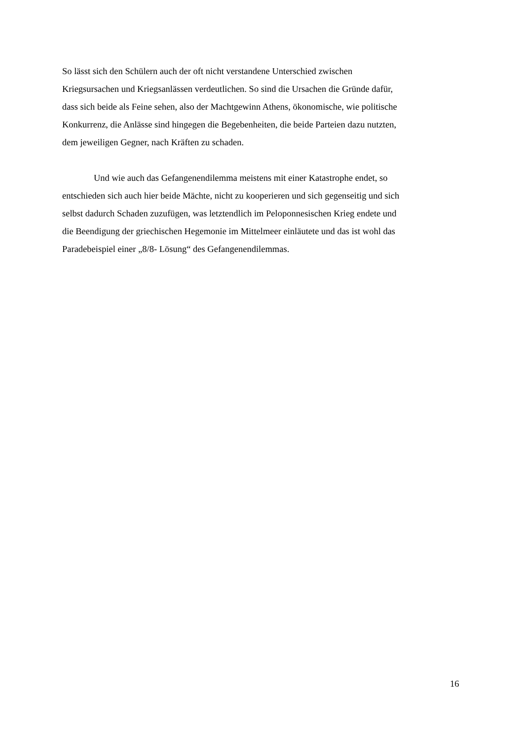So lässt sich den Schülern auch der oft nicht verstandene Unterschied zwischen
Kriegsursachen und Kriegsanlässen verdeutlichen. So sind die Ursachen die Gründe dafür,
dass sich beide als Feine sehen, also der Machtgewinn Athens, ökonomische, wie politische
Konkurrenz, die Anlässe sind hingegen die Begebenheiten, die beide Parteien dazu nutzten,
dem jeweiligen Gegner, nach Kräften zu schaden.
Und wie auch das Gefangenendilemma meistens mit einer Katastrophe endet, so
entschieden sich auch hier beide Mächte, nicht zu kooperieren und sich gegenseitig und sich
selbst dadurch Schaden zuzufügen, was letztendlich im Peloponnesischen Krieg endete und
die Beendigung der griechischen Hegemonie im Mittelmeer einläutete und das ist wohl das
Paradebeispiel einer „8/8- Lösung“ des Gefangenendilemmas.
16